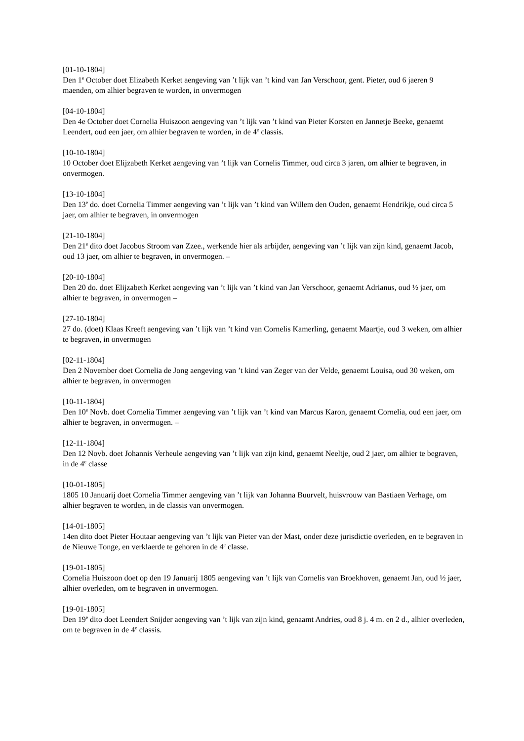[01-10-1804]
Den 1<sup>e</sup> October doet Elizabeth Kerket aengeving van ’t lijk van ’t kind van Jan Verschoor, gent. Pieter, oud 6 jaeren 9 maenden, om alhier begraven te worden, in onvermogen
[04-10-1804]
Den 4e October doet Cornelia Huiszoon aengeving van ’t lijk van ’t kind van Pieter Korsten en Jannetje Beeke, genaemt Leendert, oud een jaer, om alhier begraven te worden, in de 4<sup>e</sup> classis.
[10-10-1804]
10 October doet Elijzabeth Kerket aengeving van ’t lijk van Cornelis Timmer, oud circa 3 jaren, om alhier te begraven, in onvermogen.
[13-10-1804]
Den 13<sup>e</sup> do. doet Cornelia Timmer aengeving van ’t lijk van ’t kind van Willem den Ouden, genaemt Hendrikje, oud circa 5 jaer, om alhier te begraven, in onvermogen
[21-10-1804]
Den 21<sup>e</sup> dito doet Jacobus Stroom van Zzee., werkende hier als arbijder, aengeving van ’t lijk van zijn kind, genaemt Jacob, oud 13 jaer, om alhier te begraven, in onvermogen. –
[20-10-1804]
Den 20 do. doet Elijzabeth Kerket aengeving van ’t lijk van ’t kind van Jan Verschoor, genaemt Adrianus, oud ½ jaer, om alhier te begraven, in onvermogen –
[27-10-1804]
27 do. (doet) Klaas Kreeft aengeving van ’t lijk van ’t kind van Cornelis Kamerling, genaemt Maartje, oud 3 weken, om alhier te begraven, in onvermogen
[02-11-1804]
Den 2 November doet Cornelia de Jong aengeving van ’t kind van Zeger van der Velde, genaemt Louisa, oud 30 weken, om alhier te begraven, in onvermogen
[10-11-1804]
Den 10<sup>e</sup> Novb. doet Cornelia Timmer aengeving van ’t lijk van ’t kind van Marcus Karon, genaemt Cornelia, oud een jaer, om alhier te begraven, in onvermogen. –
[12-11-1804]
Den 12 Novb. doet Johannis Verheule aengeving van ’t lijk van zijn kind, genaemt Neeltje, oud 2 jaer, om alhier te begraven, in de 4<sup>e</sup> classe
[10-01-1805]
1805 10 Januarij doet Cornelia Timmer aengeving van ’t lijk van Johanna Buurvelt, huisvrouw van Bastiaen Verhage, om alhier begraven te worden, in de classis van onvermogen.
[14-01-1805]
14en dito doet Pieter Houtaar aengeving van ’t lijk van Pieter van der Mast, onder deze jurisdictie overleden, en te begraven in de Nieuwe Tonge, en verklaerde te gehoren in de 4<sup>e</sup> classe.
[19-01-1805]
Cornelia Huiszoon doet op den 19 Januarij 1805 aengeving van ’t lijk van Cornelis van Broekhoven, genaemt Jan, oud ½ jaer, alhier overleden, om te begraven in onvermogen.
[19-01-1805]
Den 19<sup>e</sup> dito doet Leendert Snijder aengeving van ’t lijk van zijn kind, genaamt Andries, oud 8 j. 4 m. en 2 d., alhier overleden, om te begraven in de 4<sup>e</sup> classis.